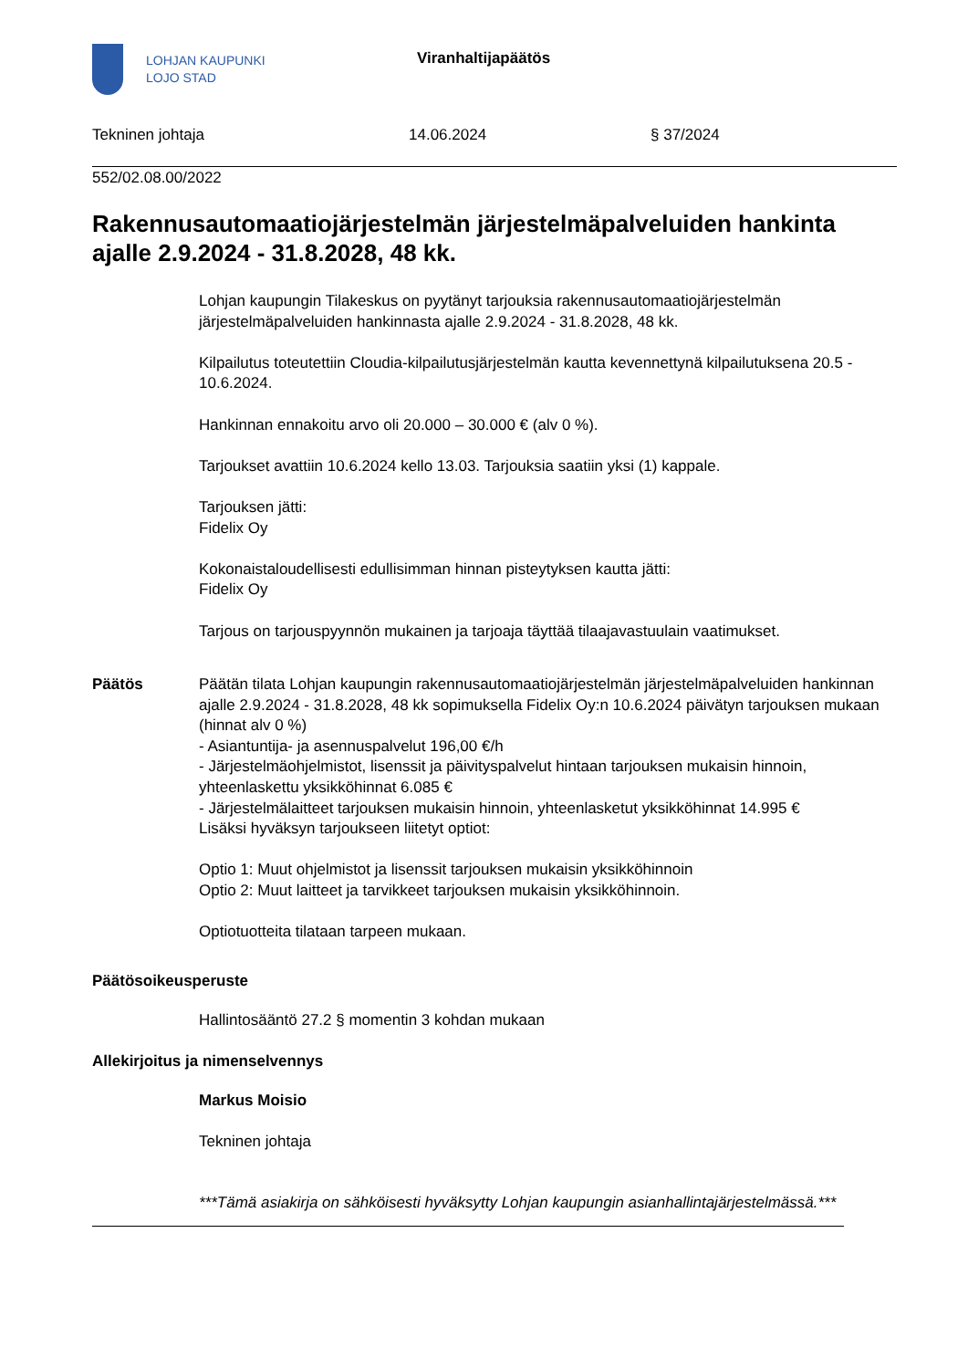LOHJAN KAUPUNKI
LOJO STAD
Viranhaltijapäätös
Tekninen johtaja 14.06.2024 § 37/2024
552/02.08.00/2022
Rakennusautomaatiojärjestelmän järjestelmäpalveluiden hankinta ajalle 2.9.2024 - 31.8.2028, 48 kk.
Lohjan kaupungin Tilakeskus on pyytänyt tarjouksia rakennusautomaatiojärjestelmän järjestelmäpalveluiden hankinnasta ajalle 2.9.2024 - 31.8.2028, 48 kk.
Kilpailutus toteutettiin Cloudia-kilpailutusjärjestelmän kautta kevennettynä kilpailutuksena 20.5 - 10.6.2024.
Hankinnan ennakoitu arvo oli 20.000 – 30.000 € (alv 0 %).
Tarjoukset avattiin 10.6.2024 kello 13.03. Tarjouksia saatiin yksi (1) kappale.
Tarjouksen jätti:
Fidelix Oy
Kokonaistaloudellisesti edullisimman hinnan pisteytyksen kautta jätti:
Fidelix Oy
Tarjous on tarjouspyynnön mukainen ja tarjoaja täyttää tilaajavastuulain vaatimukset.
Päätös Päätän tilata Lohjan kaupungin rakennusautomaatiojärjestelmän järjestelmäpalveluiden hankinnan ajalle 2.9.2024 - 31.8.2028, 48 kk sopimuksella Fidelix Oy:n 10.6.2024 päivätyn tarjouksen mukaan (hinnat alv 0 %)
- Asiantuntija- ja asennuspalvelut 196,00 €/h
- Järjestelmäohjelmistot, lisenssit ja päivityspalvelut hintaan tarjouksen mukaisin hinnoin, yhteenlaskettu yksikköhinnat 6.085 €
- Järjestelmälaitteet tarjouksen mukaisin hinnoin, yhteenlasketut yksikköhinnat 14.995 €
Lisäksi hyväksyn tarjoukseen liitetyt optiot:
Optio 1: Muut ohjelmistot ja lisenssit tarjouksen mukaisin yksikköhinnoin
Optio 2: Muut laitteet ja tarvikkeet tarjouksen mukaisin yksikköhinnoin.
Optiotuotteita tilataan tarpeen mukaan.
Päätösoikeusperuste
Hallintosääntö 27.2 § momentin 3 kohdan mukaan
Allekirjoitus ja nimenselvennys
Markus Moisio
Tekninen johtaja
***Tämä asiakirja on sähköisesti hyväksytty Lohjan kaupungin asianhallintajärjestelmässä.***